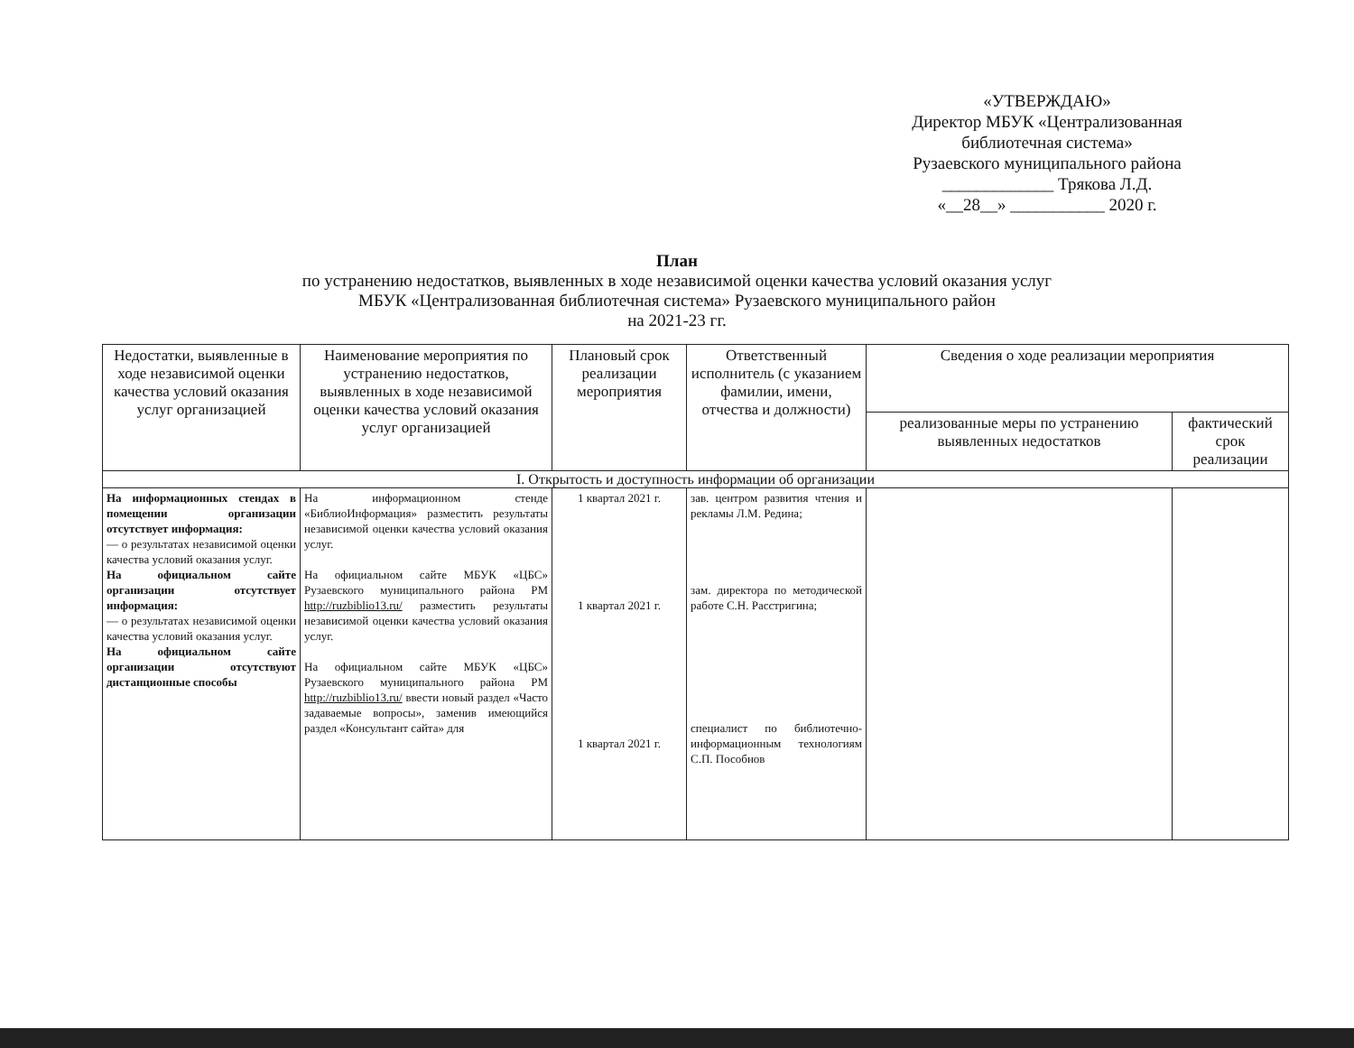«УТВЕРЖДАЮ»
Директор МБУК «Централизованная библиотечная система»
Рузаевского муниципального района
_____________ Трякова Л.Д.
«__28__» ___________ 2020 г.
План
по устранению недостатков, выявленных в ходе независимой оценки качества условий оказания услуг
МБУК «Централизованная библиотечная система» Рузаевского муниципального район
на 2021-23 гг.
| Недостатки, выявленные в ходе независимой оценки качества условий оказания услуг организацией | Наименование мероприятия по устранению недостатков, выявленных в ходе независимой оценки качества условий оказания услуг организацией | Плановый срок реализации мероприятия | Ответственный исполнитель (с указанием фамилии, имени, отчества и должности) | Сведения о ходе реализации мероприятия | |
| --- | --- | --- | --- | --- | --- |
| | | | | реализованные меры по устранению выявленных недостатков | фактический срок реализации |
| I. Открытость и доступность информации об организации | | | | | |
| На информационных стендах в помещении организации отсутствует информация: — о результатах независимой оценки качества условий оказания услуг. На официальном сайте организации отсутствует информация: — о результатах независимой оценки качества условий оказания услуг. На официальном сайте организации отсутствуют дистанционные способы | На информационном стенде «БиблиоИнформация» разместить результаты независимой оценки качества условий оказания услуг. На официальном сайте МБУК «ЦБС» Рузаевского муниципального района РМ http://ruzbiblio13.ru/ разместить результаты независимой оценки качества условий оказания услуг. На официальном сайте МБУК «ЦБС» Рузаевского муниципального района РМ http://ruzbiblio13.ru/ ввести новый раздел «Часто задаваемые вопросы», заменив имеющийся раздел «Консультант сайта» для | 1 квартал 2021 г. 1 квартал 2021 г. 1 квартал 2021 г. | зав. центром развития чтения и рекламы Л.М. Редина; зам. директора по методической работе С.Н. Расстригина; специалист по библиотечно-информационным технологиям С.П. Пособнов | | |